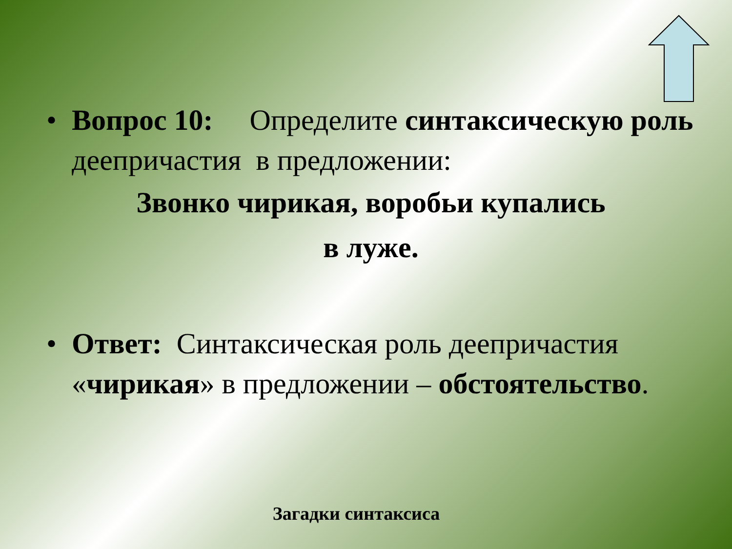• Вопрос 10: Определите синтаксическую роль деепричастия в предложении:
Звонко чирикая, воробьи купались
в лужe.
• Ответ: Синтаксическая роль деепричастия «чирикая» в предложении – обстоятельство.
Загадки синтаксиса